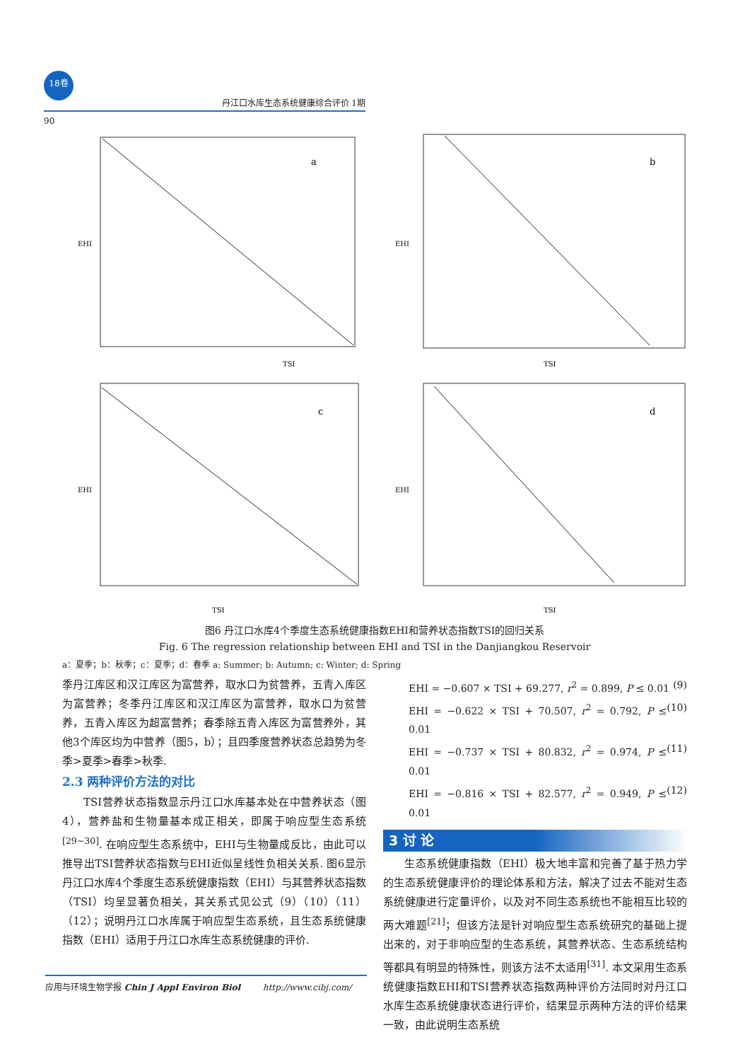18卷
丹江口水库生态系统健康综合评价 1期
90
a
TSI
EHI
b
TSI
EHI
c
TSI
EHI
d
TSI
EHI
图6 丹江口水库4个季度生态系统健康指数EHI和营养状态指数TSI的回归关系
Fig. 6 The regression relationship between EHI and TSI in the Danjiangkou Reservoir
a：夏季；b：秋季；c：夏季；d：春季 a: Summer; b: Autumn; c: Winter; d: Spring
季丹江库区和汉江库区为富营养，取水口为贫营养，五青入库区为富营养；冬季丹江库区和汉江库区为富营养，取水口为贫营养，五青入库区为超富营养；春季除五青入库区为富营养外，其他3个库区均为中营养（图5，b）；且四季度营养状态总趋势为冬季>夏季>春季>秋季.
2.3 两种评价方法的对比
  TSI营养状态指数显示丹江口水库基本处在中营养状态（图4），营养盐和生物量基本成正相关，即属于响应型生态系统<sup>[29~30]</sup>. 在响应型生态系统中，EHI与生物量成反比，由此可以推导出TSI营养状态指数与EHI近似呈线性负相关关系. 图6显示丹江口水库4个季度生态系统健康指数（EHI）与其营养状态指数（TSI）均呈显著负相关，其关系式见公式（9）（10）（11）（12）；说明丹江口水库属于响应型生态系统，且生态系统健康指数（EHI）适用于丹江口水库生态系统健康的评价.
EHI = −0.607 × TSI + 69.277, r<sup>2</sup> = 0.899, P ≤ 0.01 (9)
EHI = −0.622 × TSI + 70.507, r<sup>2</sup> = 0.792, P ≤ 0.01 (10)
EHI = −0.737 × TSI + 80.832, r<sup>2</sup> = 0.974, P ≤ 0.01 (11)
EHI = −0.816 × TSI + 82.577, r<sup>2</sup> = 0.949, P ≤ 0.01 (12)
3 讨 论
  生态系统健康指数（EHI）极大地丰富和完善了基于热力学的生态系统健康评价的理论体系和方法，解决了过去不能对生态系统健康进行定量评价，以及对不同生态系统也不能相互比较的两大难题<sup>[21]</sup>；但该方法是针对响应型生态系统研究的基础上提出来的，对于非响应型的生态系统，其营养状态、生态系统结构等都具有明显的特殊性，则该方法不太适用<sup>[31]</sup>. 本文采用生态系统健康指数EHI和TSI营养状态指数两种评价方法同时对丹江口水库生态系统健康状态进行评价，结果显示两种方法的评价结果一致，由此说明生态系统
应用与环境生物学报 Chin J Appl Environ Biol    http://www.cibj.com/